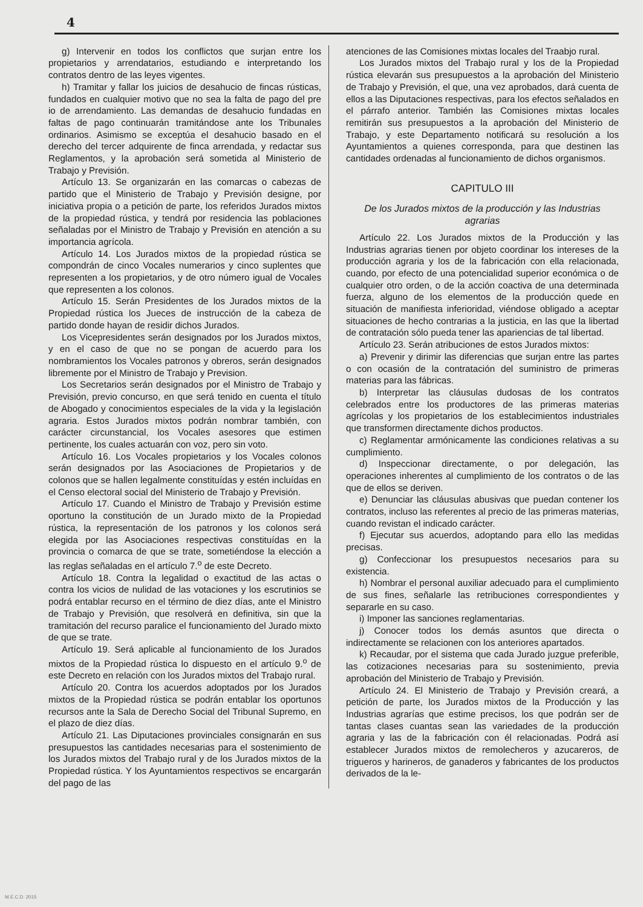4
g) Intervenir en todos los conflictos que surjan entre los propietarios y arrendatarios, estudiando e interpretando los contratos dentro de las leyes vigentes.
h) Tramitar y fallar los juicios de desahucio de fincas rústicas, fundados en cualquier motivo que no sea la falta de pago del pre io de arrendamiento. Las demandas de desahucio fundadas en faltas de pago continuarán tramitándose ante los Tribunales ordinarios. Asimismo se exceptúa el desahucio basado en el derecho del tercer adquirente de finca arrendada, y redactar sus Reglamentos, y la aprobación será sometida al Ministerio de Trabajo y Previsión.
Artículo 13. Se organizarán en las comarcas o cabezas de partido que el Ministerio de Trabajo y Previsión designe, por iniciativa propia o a petición de parte, los referidos Jurados mixtos de la propiedad rústica, y tendrá por residencia las poblaciones señaladas por el Ministro de Trabajo y Previsión en atención a su importancia agrícola.
Artículo 14. Los Jurados mixtos de la propiedad rústica se compondrán de cinco Vocales numerarios y cinco suplentes que representen a los propietarios, y de otro número igual de Vocales que representen a los colonos.
Artículo 15. Serán Presidentes de los Jurados mixtos de la Propiedad rústica los Jueces de instrucción de la cabeza de partido donde hayan de residir dichos Jurados.
Los Vicepresidentes serán designados por los Jurados mixtos, y en el caso de que no se pongan de acuerdo para los nombramientos los Vocales patronos y obreros, serán designados libremente por el Ministro de Trabajo y Prevision.
Los Secretarios serán designados por el Ministro de Trabajo y Previsión, previo concurso, en que será tenido en cuenta el título de Abogado y conocimientos especiales de la vida y la legislación agraria. Estos Jurados mixtos podrán nombrar también, con carácter circunstancial, los Vocales asesores que estimen pertinente, los cuales actuarán con voz, pero sin voto.
Artículo 16. Los Vocales propietarios y los Vocales colonos serán designados por las Asociaciones de Propietarios y de colonos que se hallen legalmente constituídas y estén incluídas en el Censo electoral social del Ministerio de Trabajo y Previsión.
Artículo 17. Cuando el Ministro de Trabajo y Previsión estime oportuno la constitución de un Jurado mixto de la Propiedad rústica, la representación de los patronos y los colonos será elegida por las Asociaciones respectivas constituídas en la provincia o comarca de que se trate, sometiéndose la elección a las reglas señaladas en el artículo 7.<sup>o</sup> de este Decreto.
Artículo 18. Contra la legalidad o exactitud de las actas o contra los vicios de nulidad de las votaciones y los escrutinios se podrá entablar recurso en el término de diez días, ante el Ministro de Trabajo y Previsión, que resolverá en definitiva, sin que la tramitación del recurso paralice el funcionamiento del Jurado mixto de que se trate.
Artículo 19. Será aplicable al funcionamiento de los Jurados mixtos de la Propiedad rústica lo dispuesto en el artículo 9.<sup>o</sup> de este Decreto en relación con los Jurados mixtos del Trabajo rural.
Artículo 20. Contra los acuerdos adoptados por los Jurados mixtos de la Propiedad rústica se podrán entablar los oportunos recursos ante la Sala de Derecho Social del Tribunal Supremo, en el plazo de diez días.
Artículo 21. Las Diputaciones provinciales consignarán en sus presupuestos las cantidades necesarias para el sostenimiento de los Jurados mixtos del Trabajo rural y de los Jurados mixtos de la Propiedad rústica. Y los Ayuntamientos respectivos se encargarán del pago de las
atenciones de las Comisiones mixtas locales del Traabjo rural.
Los Jurados mixtos del Trabajo rural y los de la Propiedad rústica elevarán sus presupuestos a la aprobación del Ministerio de Trabajo y Previsión, el que, una vez aprobados, dará cuenta de ellos a las Diputaciones respectivas, para los efectos señalados en el párrafo anterior. También las Comisiones mixtas locales remitirán sus presupuestos a la aprobación del Ministerio de Trabajo, y este Departamento notificará su resolución a los Ayuntamientos a quienes corresponda, para que destinen las cantidades ordenadas al funcionamiento de dichos organismos.
CAPITULO III
De los Jurados mixtos de la producción y las Industrias agrarias
Artículo 22. Los Jurados mixtos de la Producción y las Industrias agrarias tienen por objeto coordinar los intereses de la producción agraria y los de la fabricación con ella relacionada, cuando, por efecto de una potencialidad superior económica o de cualquier otro orden, o de la acción coactiva de una determinada fuerza, alguno de los elementos de la producción quede en situación de manifiesta inferioridad, viéndose obligado a aceptar situaciones de hecho contrarias a la justicia, en las que la libertad de contratación sólo pueda tener las apariencias de tal libertad.
Artículo 23. Serán atribuciones de estos Jurados mixtos:
a) Prevenir y dirimir las diferencias que surjan entre las partes o con ocasión de la contratación del suministro de primeras materias para las fábricas.
b) Interpretar las cláusulas dudosas de los contratos celebrados entre los productores de las primeras materias agrícolas y los propietarios de los establecimientos industriales que transformen directamente dichos productos.
c) Reglamentar armónicamente las condiciones relativas a su cumplimiento.
d) Inspeccionar directamente, o por delegación, las operaciones inherentes al cumplimiento de los contratos o de las que de ellos se deriven.
e) Denunciar las cláusulas abusivas que puedan contener los contratos, incluso las referentes al precio de las primeras materias, cuando revistan el indicado carácter.
f) Ejecutar sus acuerdos, adoptando para ello las medidas precisas.
g) Confeccionar los presupuestos necesarios para su existencia.
h) Nombrar el personal auxiliar adecuado para el cumplimiento de sus fines, señalarle las retribuciones correspondientes y separarle en su caso.
i) Imponer las sanciones reglamentarias.
j) Conocer todos los demás asuntos que directa o indirectamente se relacionen con los anteriores apartados.
k) Recaudar, por el sistema que cada Jurado juzgue preferible, las cotizaciones necesarias para su sostenimiento, previa aprobación del Ministerio de Trabajo y Previsión.
Artículo 24. El Ministerio de Trabajo y Previsión creará, a petición de parte, los Jurados mixtos de la Producción y las Industrias agrarías que estime precisos, los que podrán ser de tantas clases cuantas sean las variedades de la producción agraria y las de la fabricación con él relacionadas. Podrá así establecer Jurados mixtos de remolecheros y azucareros, de trigueros y harineros, de ganaderos y fabricantes de los productos derivados de la le-
M.E.C.D. 2015